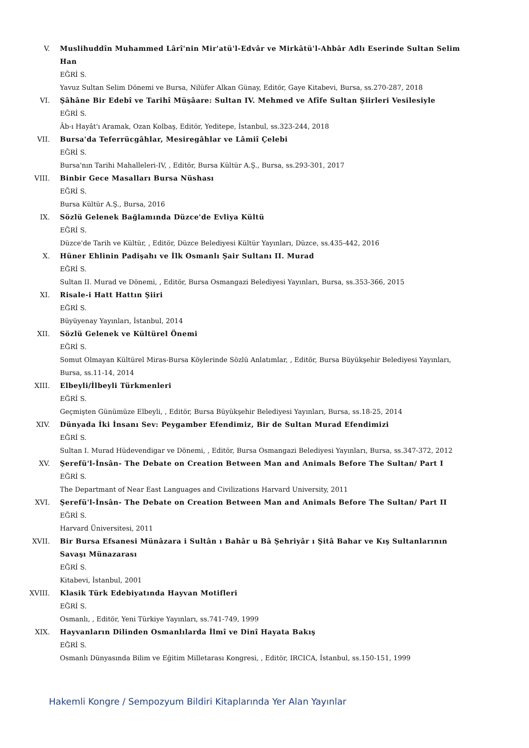V. Muslihuddîn Muhammed Lârî'nin Mir'atü'l-Edvâr ve Mirkâtü'l-Ahbâr Adlı Eserinde Sultan Selim Han
EĞRİ S.
Yavuz Sultan Selim Dönemi ve Bursa, Nilüfer Alkan Günay, Editör, Gaye Kitabevi, Bursa, ss.270-287, 2018
VI. Şâhâne Bir Edebî ve Tarihî Müşâare: Sultan IV. Mehmed ve Afîfe Sultan Şiirleri Vesilesiyle
EĞRİ S.
Âb-ı Hayât'ı Aramak, Ozan Kolbaş, Editör, Yeditepe, İstanbul, ss.323-244, 2018
VII. Bursa'da Teferrücgâhlar, Mesiregâhlar ve Lâmiî Çelebi
EĞRİ S.
Bursa'nın Tarihi Mahalleleri-IV, , Editör, Bursa Kültür A.Ş., Bursa, ss.293-301, 2017
VIII. Binbir Gece Masalları Bursa Nüshası
EĞRİ S.
Bursa Kültür A.Ş., Bursa, 2016
IX. Sözlü Gelenek Bağlamında Düzce'de Evliya Kültü
EĞRİ S.
Düzce'de Tarih ve Kültür, , Editör, Düzce Belediyesi Kültür Yayınları, Düzce, ss.435-442, 2016
X. Hüner Ehlinin Padişahı ve İlk Osmanlı Şair Sultanı II. Murad
EĞRİ S.
Sultan II. Murad ve Dönemi, , Editör, Bursa Osmangazi Belediyesi Yayınları, Bursa, ss.353-366, 2015
XI. Risale-i Hatt Hattın Şiiri
EĞRİ S.
Büyüyenay Yayınları, İstanbul, 2014
XII. Sözlü Gelenek ve Kültürel Önemi
EĞRİ S.
Somut Olmayan Kültürel Miras-Bursa Köylerinde Sözlü Anlatımlar, , Editör, Bursa Büyükşehir Belediyesi Yayınları, Bursa, ss.11-14, 2014
XIII. Elbeyli/İlbeyli Türkmenleri
EĞRİ S.
Geçmişten Günümüze Elbeyli, , Editör, Bursa Büyükşehir Belediyesi Yayınları, Bursa, ss.18-25, 2014
XIV. Dünyada İki İnsanı Sev: Peygamber Efendimiz, Bir de Sultan Murad Efendimizi
EĞRİ S.
Sultan I. Murad Hüdevendigar ve Dönemi, , Editör, Bursa Osmangazi Belediyesi Yayınları, Bursa, ss.347-372, 2012
XV. Şerefü'l-İnsân- The Debate on Creation Between Man and Animals Before The Sultan/ Part I
EĞRİ S.
The Departmant of Near East Languages and Civilizations Harvard University, 2011
XVI. Şerefü'l-İnsân- The Debate on Creation Between Man and Animals Before The Sultan/ Part II
EĞRİ S.
Harvard Üniversitesi, 2011
XVII. Bir Bursa Efsanesi Münâzara i Sultân ı Bahâr u Bâ Şehriyâr ı Şitâ Bahar ve Kış Sultanlarının Savaşı Münazarası
EĞRİ S.
Kitabevi, İstanbul, 2001
XVIII. Klasik Türk Edebiyatında Hayvan Motifleri
EĞRİ S.
Osmanlı, , Editör, Yeni Türkiye Yayınları, ss.741-749, 1999
XIX. Hayvanların Dilinden Osmanlılarda İlmî ve Dinî Hayata Bakış
EĞRİ S.
Osmanlı Dünyasında Bilim ve Eğitim Milletarası Kongresi, , Editör, IRCICA, İstanbul, ss.150-151, 1999
Hakemli Kongre / Sempozyum Bildiri Kitaplarında Yer Alan Yayınlar